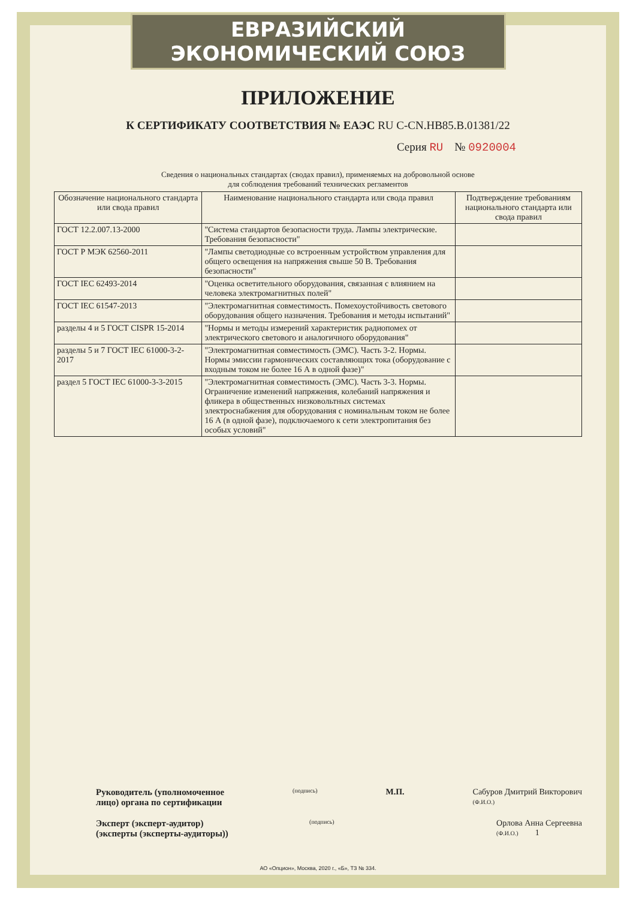ЕВРАЗИЙСКИЙ ЭКОНОМИЧЕСКИЙ СОЮЗ
ПРИЛОЖЕНИЕ
К СЕРТИФИКАТУ СООТВЕТСТВИЯ № ЕАЭС RU C-CN.HB85.B.01381/22
Серия RU № 0920004
Сведения о национальных стандартах (сводах правил), применяемых на добровольной основе
для соблюдения требований технических регламентов
| Обозначение национального стандарта или свода правил | Наименование национального стандарта или свода правил | Подтверждение требованиям национального стандарта или свода правил |
| --- | --- | --- |
| ГОСТ 12.2.007.13-2000 | "Система стандартов безопасности труда. Лампы электрические. Требования безопасности" | |
| ГОСТ Р МЭК 62560-2011 | "Лампы светодиодные со встроенным устройством управления для общего освещения на напряжения свыше 50 В. Требования безопасности" | |
| ГОСТ IEC 62493-2014 | "Оценка осветительного оборудования, связанная с влиянием на человека электромагнитных полей" | |
| ГОСТ IEC 61547-2013 | "Электромагнитная совместимость. Помехоустойчивость светового оборудования общего назначения. Требования и методы испытаний" | |
| разделы 4 и 5 ГОСТ CISPR 15-2014 | "Нормы и методы измерений характеристик радиопомех от электрического светового и аналогичного оборудования" | |
| разделы 5 и 7 ГОСТ IEC 61000-3-2-2017 | "Электромагнитная совместимость (ЭМС). Часть 3-2. Нормы. Нормы эмиссии гармонических составляющих тока (оборудование с входным током не более 16 А в одной фазе)" | |
| раздел 5 ГОСТ IEC 61000-3-3-2015 | "Электромагнитная совместимость (ЭМС). Часть 3-3. Нормы. Ограничение изменений напряжения, колебаний напряжения и фликера в общественных низковольтных системах электроснабжения для оборудования с номинальным током не более 16 А (в одной фазе), подключаемого к сети электропитания без особых условий" | |
Руководитель (уполномоченное
лицо) органа по сертификации
(подпись)
М.П. Сабуров Дмитрий Викторович
(Ф.И.О.)
Эксперт (эксперт-аудитор)
(эксперты (эксперты-аудиторы))
(подпись)
Орлова Анна Сергеевна
(Ф.И.О.) 1
АО «Опцион», Москва, 2020 г., «Б», ТЗ № 334.